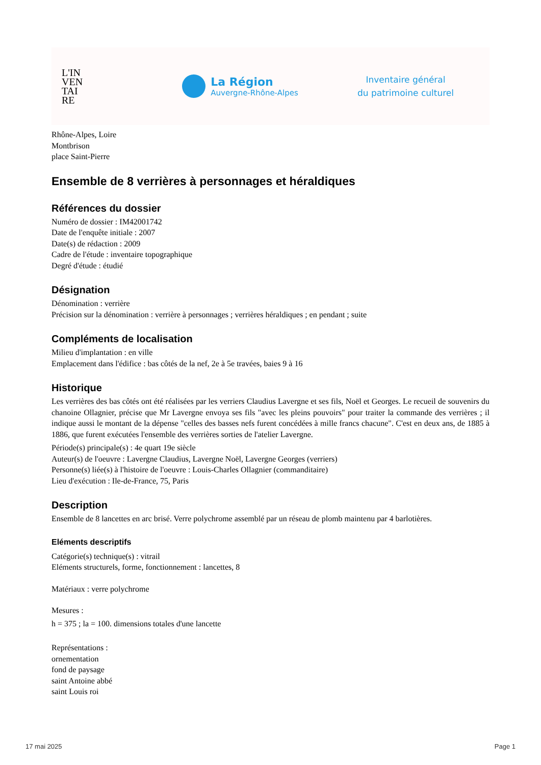L'IN
VEN
TAI
RE
La Région
Auvergne-Rhône-Alpes
Inventaire général
du patrimoine culturel
Rhône-Alpes, Loire
Montbrison
place Saint-Pierre
Ensemble de 8 verrières à personnages et héraldiques
Références du dossier
Numéro de dossier : IM42001742
Date de l'enquête initiale : 2007
Date(s) de rédaction : 2009
Cadre de l'étude : inventaire topographique
Degré d'étude : étudié
Désignation
Dénomination : verrière
Précision sur la dénomination : verrière à personnages ; verrières héraldiques ; en pendant ; suite
Compléments de localisation
Milieu d'implantation : en ville
Emplacement dans l'édifice : bas côtés de la nef, 2e à 5e travées, baies 9 à 16
Historique
Les verrières des bas côtés ont été réalisées par les verriers Claudius Lavergne et ses fils, Noël et Georges. Le recueil de souvenirs du chanoine Ollagnier, précise que Mr Lavergne envoya ses fils "avec les pleins pouvoirs" pour traiter la commande des verrières ; il indique aussi le montant de la dépense "celles des basses nefs furent concédées à mille francs chacune". C'est en deux ans, de 1885 à 1886, que furent exécutées l'ensemble des verrières sorties de l'atelier Lavergne.
Période(s) principale(s) : 4e quart 19e siècle
Auteur(s) de l'oeuvre : Lavergne Claudius, Lavergne Noël, Lavergne Georges (verriers)
Personne(s) liée(s) à l'histoire de l'oeuvre : Louis-Charles Ollagnier (commanditaire)
Lieu d'exécution : Ile-de-France, 75, Paris
Description
Ensemble de 8 lancettes en arc brisé. Verre polychrome assemblé par un réseau de plomb maintenu par 4 barlotières.
Eléments descriptifs
Catégorie(s) technique(s) : vitrail
Eléments structurels, forme, fonctionnement : lancettes, 8
Matériaux : verre polychrome
Mesures :
h = 375 ; la = 100. dimensions totales d'une lancette
Représentations :
ornementation
fond de paysage
saint Antoine abbé
saint Louis roi
17 mai 2025 Page 1